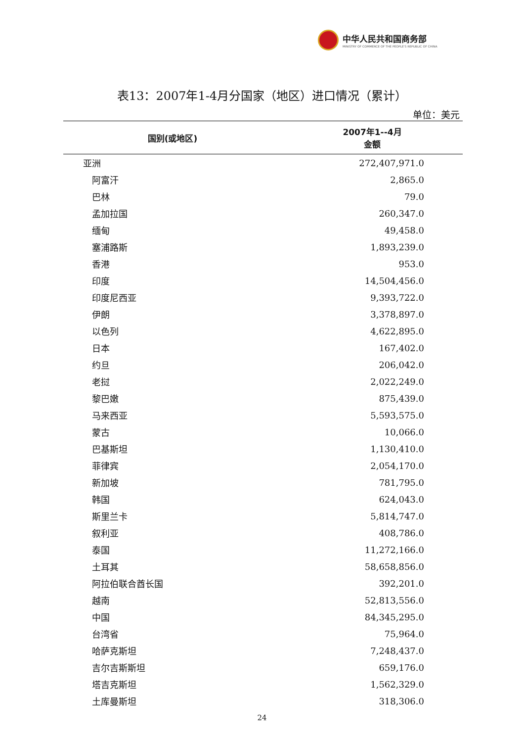中华人民共和国商务部
MINISTRY OF COMMERCE OF THE PEOPLE'S REPUBLIC OF CHINA
表13：2007年1-4月分国家（地区）进口情况（累计）
单位：美元
| 国别(或地区) | 2007年1--4月 金额 |
| --- | --- |
| 亚洲 | 272,407,971.0 |
| 阿富汗 | 2,865.0 |
| 巴林 | 79.0 |
| 孟加拉国 | 260,347.0 |
| 缅甸 | 49,458.0 |
| 塞浦路斯 | 1,893,239.0 |
| 香港 | 953.0 |
| 印度 | 14,504,456.0 |
| 印度尼西亚 | 9,393,722.0 |
| 伊朗 | 3,378,897.0 |
| 以色列 | 4,622,895.0 |
| 日本 | 167,402.0 |
| 约旦 | 206,042.0 |
| 老挝 | 2,022,249.0 |
| 黎巴嫩 | 875,439.0 |
| 马来西亚 | 5,593,575.0 |
| 蒙古 | 10,066.0 |
| 巴基斯坦 | 1,130,410.0 |
| 菲律宾 | 2,054,170.0 |
| 新加坡 | 781,795.0 |
| 韩国 | 624,043.0 |
| 斯里兰卡 | 5,814,747.0 |
| 叙利亚 | 408,786.0 |
| 泰国 | 11,272,166.0 |
| 土耳其 | 58,658,856.0 |
| 阿拉伯联合酋长国 | 392,201.0 |
| 越南 | 52,813,556.0 |
| 中国 | 84,345,295.0 |
| 台湾省 | 75,964.0 |
| 哈萨克斯坦 | 7,248,437.0 |
| 吉尔吉斯斯坦 | 659,176.0 |
| 塔吉克斯坦 | 1,562,329.0 |
| 土库曼斯坦 | 318,306.0 |
24